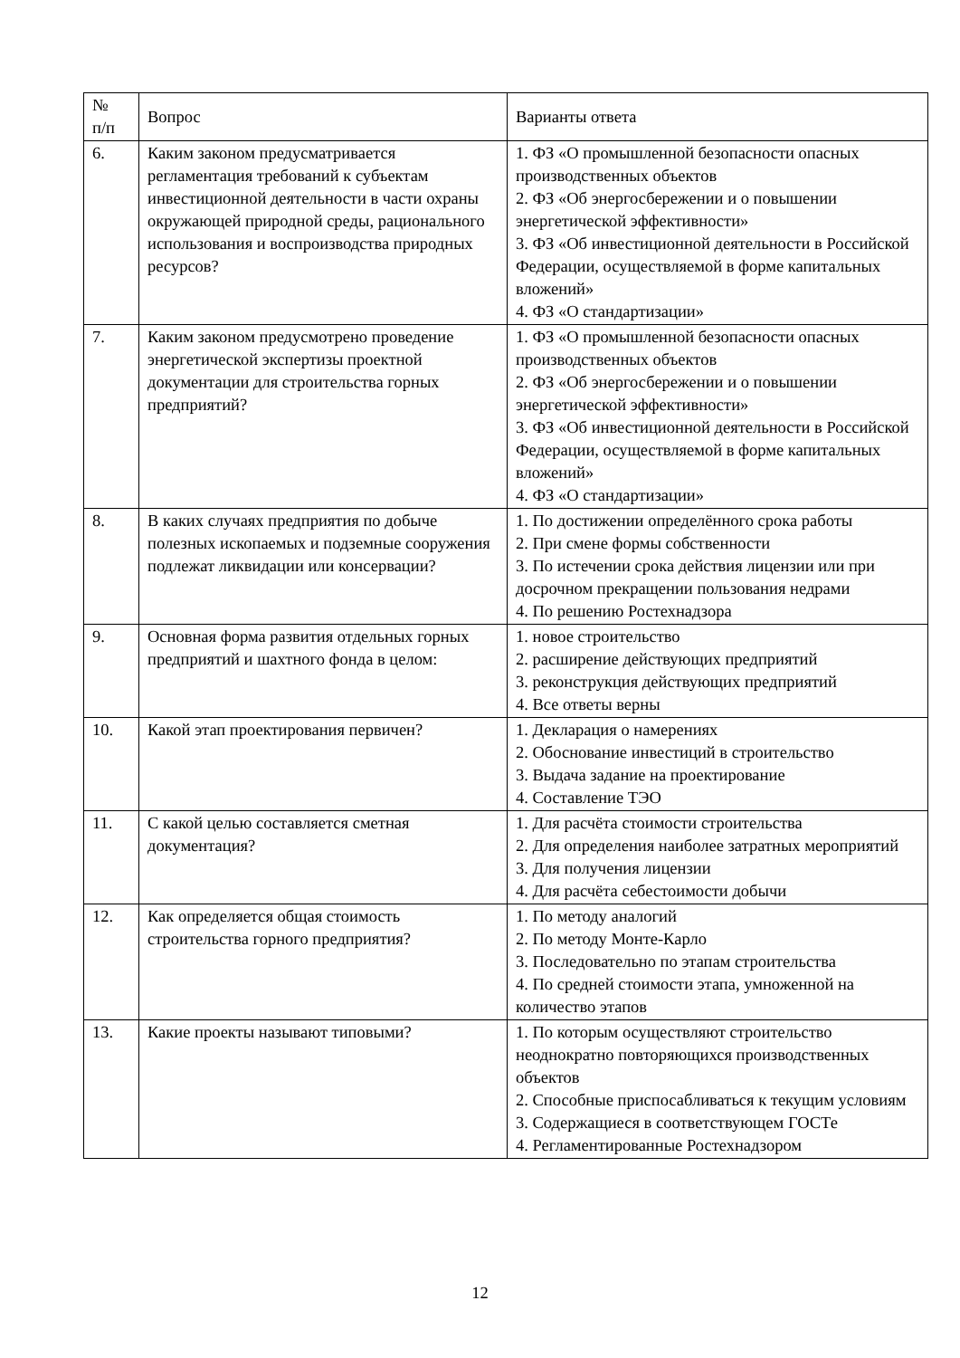| № п/п | Вопрос | Варианты ответа |
| 6. | Каким законом предусматривается регламентация требований к субъектам инвестиционной деятельности в части охраны окружающей природной среды, рационального использования и воспроизводства природных ресурсов? | 1. ФЗ «О промышленной безопасности опасных производственных объектов 2. ФЗ «Об энергосбережении и о повышении энергетической эффективности» 3. ФЗ «Об инвестиционной деятельности в Российской Федерации, осуществляемой в форме капитальных вложений» 4. ФЗ «О стандартизации» |
| 7. | Каким законом предусмотрено проведение энергетической экспертизы проектной документации для строительства горных предприятий? | 1. ФЗ «О промышленной безопасности опасных производственных объектов 2. ФЗ «Об энергосбережении и о повышении энергетической эффективности» 3. ФЗ «Об инвестиционной деятельности в Российской Федерации, осуществляемой в форме капитальных вложений» 4. ФЗ «О стандартизации» |
| 8. | В каких случаях предприятия по добыче полезных ископаемых и подземные сооружения подлежат ликвидации или консервации? | 1. По достижении определённого срока работы 2. При смене формы собственности 3. По истечении срока действия лицензии или при досрочном прекращении пользования недрами 4. По решению Ростехнадзора |
| 9. | Основная форма развития отдельных горных предприятий и шахтного фонда в целом: | 1. новое строительство 2. расширение действующих предприятий 3. реконструкция действующих предприятий 4. Все ответы верны |
| 10. | Какой этап проектирования первичен? | 1. Декларация о намерениях 2. Обоснование инвестиций в строительство 3. Выдача задание на проектирование 4. Составление ТЭО |
| 11. | С какой целью составляется сметная документация? | 1. Для расчёта стоимости строительства 2. Для определения наиболее затратных мероприятий 3. Для получения лицензии 4. Для расчёта себестоимости добычи |
| 12. | Как определяется общая стоимость строительства горного предприятия? | 1. По методу аналогий 2. По методу Монте-Карло 3. Последовательно по этапам строительства 4. По средней стоимости этапа, умноженной на количество этапов |
| 13. | Какие проекты называют типовыми? | 1. По которым осуществляют строительство неоднократно повторяющихся производственных объектов 2. Способные приспосабливаться к текущим условиям 3. Содержащиеся в соответствующем ГОСТе 4. Регламентированные Ростехнадзором |
12